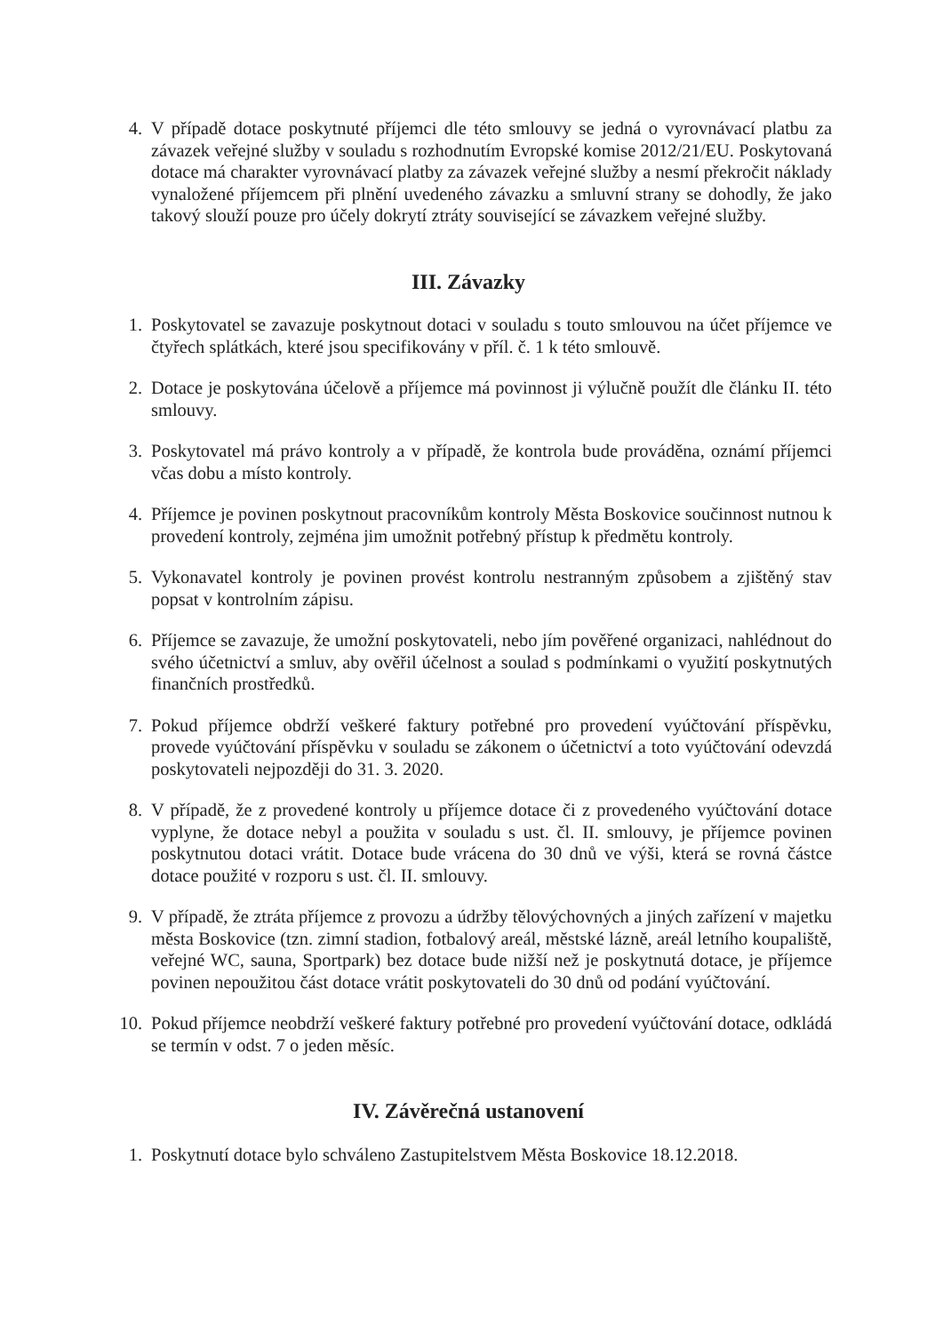4. V případě dotace poskytnuté příjemci dle této smlouvy se jedná o vyrovnávací platbu za závazek veřejné služby v souladu s rozhodnutím Evropské komise 2012/21/EU. Poskytovaná dotace má charakter vyrovnávací platby za závazek veřejné služby a nesmí překročit náklady vynaložené příjemcem při plnění uvedeného závazku a smluvní strany se dohodly, že jako takový slouží pouze pro účely dokrytí ztráty související se závazkem veřejné služby.
III. Závazky
1. Poskytovatel se zavazuje poskytnout dotaci v souladu s touto smlouvou na účet příjemce ve čtyřech splátkách, které jsou specifikovány v příl. č. 1 k této smlouvě.
2. Dotace je poskytována účelově a příjemce má povinnost ji výlučně použít dle článku II. této smlouvy.
3. Poskytovatel má právo kontroly a v případě, že kontrola bude prováděna, oznámí příjemci včas dobu a místo kontroly.
4. Příjemce je povinen poskytnout pracovníkům kontroly Města Boskovice součinnost nutnou k provedení kontroly, zejména jim umožnit potřebný přístup k předmětu kontroly.
5. Vykonavatel kontroly je povinen provést kontrolu nestranným způsobem a zjištěný stav popsat v kontrolním zápisu.
6. Příjemce se zavazuje, že umožní poskytovateli, nebo jím pověřené organizaci, nahlédnout do svého účetnictví a smluv, aby ověřil účelnost a soulad s podmínkami o využití poskytnutých finančních prostředků.
7. Pokud příjemce obdrží veškeré faktury potřebné pro provedení vyúčtování příspěvku, provede vyúčtování příspěvku v souladu se zákonem o účetnictví a toto vyúčtování odevzdá poskytovateli nejpozději do 31. 3. 2020.
8. V případě, že z provedené kontroly u příjemce dotace či z provedeného vyúčtování dotace vyplyne, že dotace nebyl a použita v souladu s ust. čl. II. smlouvy, je příjemce povinen poskytnutou dotaci vrátit. Dotace bude vrácena do 30 dnů ve výši, která se rovná částce dotace použité v rozporu s ust. čl. II. smlouvy.
9. V případě, že ztráta příjemce z provozu a údržby tělovýchovných a jiných zařízení v majetku města Boskovice (tzn. zimní stadion, fotbalový areál, městské lázně, areál letního koupaliště, veřejné WC, sauna, Sportpark) bez dotace bude nižší než je poskytnutá dotace, je příjemce povinen nepoužitou část dotace vrátit poskytovateli do 30 dnů od podání vyúčtování.
10. Pokud příjemce neobdrží veškeré faktury potřebné pro provedení vyúčtování dotace, odkládá se termín v odst. 7 o jeden měsíc.
IV. Závěrečná ustanovení
1. Poskytnutí dotace bylo schváleno Zastupitelstvem Města Boskovice 18.12.2018.